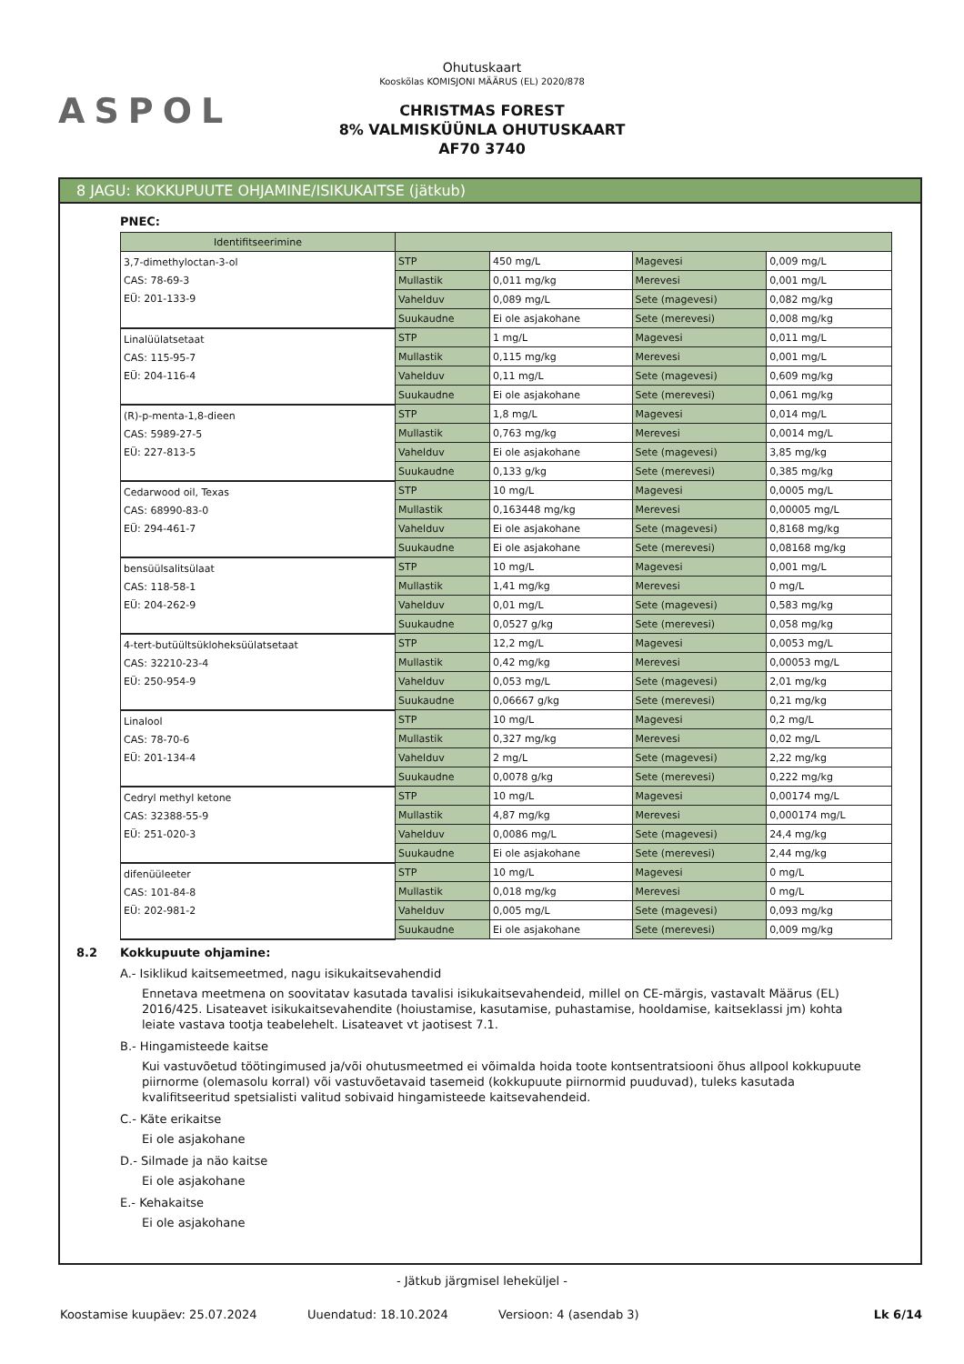ASPOL
Ohutuskaart
Kooskõlas KOMISJONI MÄÄRUS (EL) 2020/878
CHRISTMAS FOREST
8% VALMISKÜÜNLA OHUTUSKAART
AF70 3740
8 JAGU: KOKKUPUUTE OHJAMINE/ISIKUKAITSE (jätkub)
PNEC:
| Identifitseerimine | | | | |
| --- | --- | --- | --- | --- |
| 3,7-dimethyloctan-3-ol CAS: 78-69-3 EÜ: 201-133-9 | STP | 450 mg/L | Magevesi | 0,009 mg/L |
| | Mullastik | 0,011 mg/kg | Merevesi | 0,001 mg/L |
| | Vahelduv | 0,089 mg/L | Sete (magevesi) | 0,082 mg/kg |
| | Suukaudne | Ei ole asjakohane | Sete (merevesi) | 0,008 mg/kg |
| Linalüülatsetaat CAS: 115-95-7 EÜ: 204-116-4 | STP | 1 mg/L | Magevesi | 0,011 mg/L |
| | Mullastik | 0,115 mg/kg | Merevesi | 0,001 mg/L |
| | Vahelduv | 0,11 mg/L | Sete (magevesi) | 0,609 mg/kg |
| | Suukaudne | Ei ole asjakohane | Sete (merevesi) | 0,061 mg/kg |
| (R)-p-menta-1,8-dieen CAS: 5989-27-5 EÜ: 227-813-5 | STP | 1,8 mg/L | Magevesi | 0,014 mg/L |
| | Mullastik | 0,763 mg/kg | Merevesi | 0,0014 mg/L |
| | Vahelduv | Ei ole asjakohane | Sete (magevesi) | 3,85 mg/kg |
| | Suukaudne | 0,133 g/kg | Sete (merevesi) | 0,385 mg/kg |
| Cedarwood oil, Texas CAS: 68990-83-0 EÜ: 294-461-7 | STP | 10 mg/L | Magevesi | 0,0005 mg/L |
| | Mullastik | 0,163448 mg/kg | Merevesi | 0,00005 mg/L |
| | Vahelduv | Ei ole asjakohane | Sete (magevesi) | 0,8168 mg/kg |
| | Suukaudne | Ei ole asjakohane | Sete (merevesi) | 0,08168 mg/kg |
| bensüülsalitsülaat CAS: 118-58-1 EÜ: 204-262-9 | STP | 10 mg/L | Magevesi | 0,001 mg/L |
| | Mullastik | 1,41 mg/kg | Merevesi | 0 mg/L |
| | Vahelduv | 0,01 mg/L | Sete (magevesi) | 0,583 mg/kg |
| | Suukaudne | 0,0527 g/kg | Sete (merevesi) | 0,058 mg/kg |
| 4-tert-butüültsükloheksüülatsetaat CAS: 32210-23-4 EÜ: 250-954-9 | STP | 12,2 mg/L | Magevesi | 0,0053 mg/L |
| | Mullastik | 0,42 mg/kg | Merevesi | 0,00053 mg/L |
| | Vahelduv | 0,053 mg/L | Sete (magevesi) | 2,01 mg/kg |
| | Suukaudne | 0,06667 g/kg | Sete (merevesi) | 0,21 mg/kg |
| Linalool CAS: 78-70-6 EÜ: 201-134-4 | STP | 10 mg/L | Magevesi | 0,2 mg/L |
| | Mullastik | 0,327 mg/kg | Merevesi | 0,02 mg/L |
| | Vahelduv | 2 mg/L | Sete (magevesi) | 2,22 mg/kg |
| | Suukaudne | 0,0078 g/kg | Sete (merevesi) | 0,222 mg/kg |
| Cedryl methyl ketone CAS: 32388-55-9 EÜ: 251-020-3 | STP | 10 mg/L | Magevesi | 0,00174 mg/L |
| | Mullastik | 4,87 mg/kg | Merevesi | 0,000174 mg/L |
| | Vahelduv | 0,0086 mg/L | Sete (magevesi) | 24,4 mg/kg |
| | Suukaudne | Ei ole asjakohane | Sete (merevesi) | 2,44 mg/kg |
| difenüüleeter CAS: 101-84-8 EÜ: 202-981-2 | STP | 10 mg/L | Magevesi | 0 mg/L |
| | Mullastik | 0,018 mg/kg | Merevesi | 0 mg/L |
| | Vahelduv | 0,005 mg/L | Sete (magevesi) | 0,093 mg/kg |
| | Suukaudne | Ei ole asjakohane | Sete (merevesi) | 0,009 mg/kg |
8.2 Kokkupuute ohjamine:
A.- Isiklikud kaitsemeetmed, nagu isikukaitsevahendid
Ennetava meetmena on soovitatav kasutada tavalisi isikukaitsevahendeid, millel on CE-märgis, vastavalt Määrus (EL) 2016/425. Lisateavet isikukaitsevahendite (hoiustamise, kasutamise, puhastamise, hooldamise, kaitseklassi jm) kohta leiate vastava tootja teabelehelt. Lisateavet vt jaotisest 7.1.
B.- Hingamisteede kaitse
Kui vastuvõetud töötingimused ja/või ohutusmeetmed ei võimalda hoida toote kontsentratsiooni õhus allpool kokkupuute piirnorme (olemasolu korral) või vastuvõetavaid tasemeid (kokkupuute piirnormid puuduvad), tuleks kasutada kvalifitseeritud spetsialisti valitud sobivaid hingamisteede kaitsevahendeid.
C.- Käte erikaitse
Ei ole asjakohane
D.- Silmade ja näo kaitse
Ei ole asjakohane
E.- Kehakaitse
Ei ole asjakohane
- Jätkub järgmisel leheküljel -
Koostamise kuupäev: 25.07.2024 Uuendatud: 18.10.2024 Versioon: 4 (asendab 3) Lk 6/14